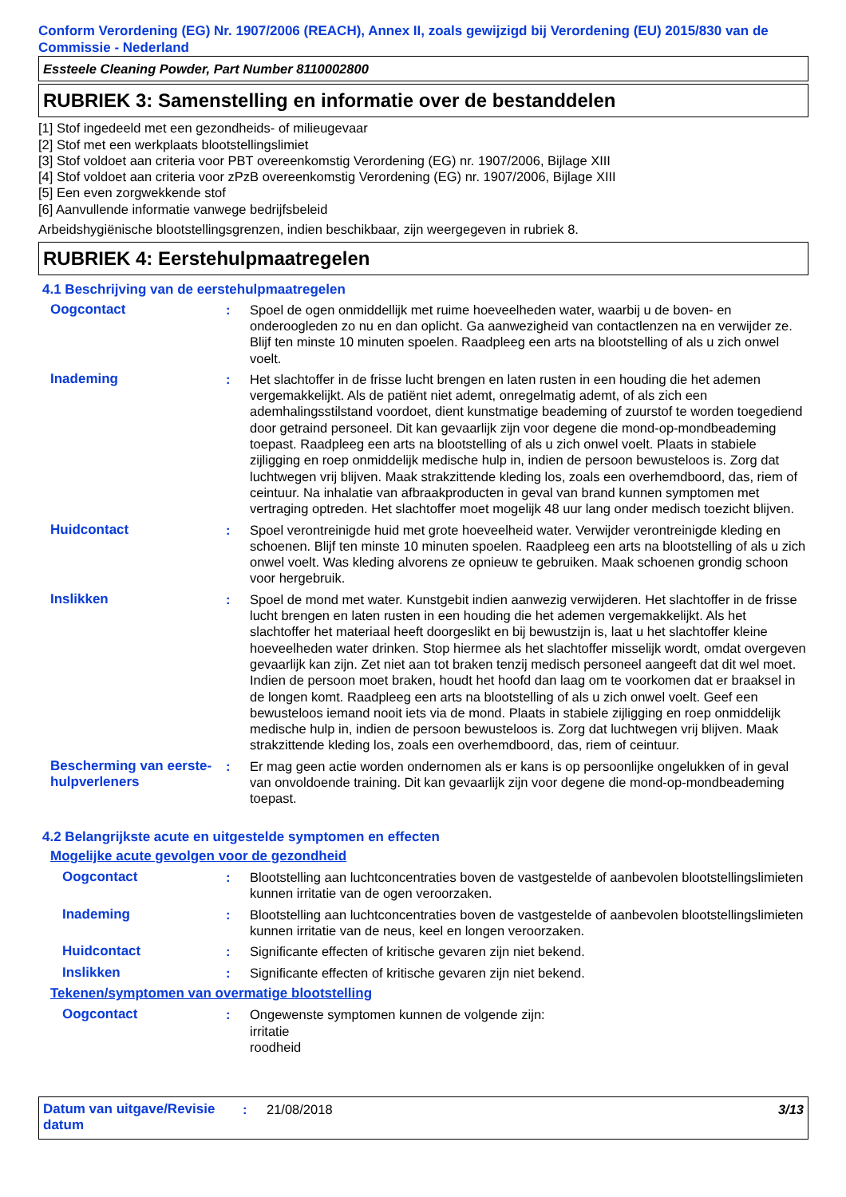Conform Verordening (EG) Nr. 1907/2006 (REACH), Annex II, zoals gewijzigd bij Verordening (EU) 2015/830 van de Commissie - Nederland
Essteele Cleaning Powder, Part Number 8110002800
RUBRIEK 3: Samenstelling en informatie over de bestanddelen
[1] Stof ingedeeld met een gezondheids- of milieugevaar
[2] Stof met een werkplaats blootstellingslimiet
[3] Stof voldoet aan criteria voor PBT overeenkomstig Verordening (EG) nr. 1907/2006, Bijlage XIII
[4] Stof voldoet aan criteria voor zPzB overeenkomstig Verordening (EG) nr. 1907/2006, Bijlage XIII
[5] Een even zorgwekkende stof
[6] Aanvullende informatie vanwege bedrijfsbeleid
Arbeidshygiënische blootstellingsgrenzen, indien beschikbaar, zijn weergegeven in rubriek 8.
RUBRIEK 4: Eerstehulpmaatregelen
4.1 Beschrijving van de eerstehulpmaatregelen
Oogcontact : Spoel de ogen onmiddellijk met ruime hoeveelheden water, waarbij u de boven- en onderoogleden zo nu en dan oplicht. Ga aanwezigheid van contactlenzen na en verwijder ze. Blijf ten minste 10 minuten spoelen. Raadpleeg een arts na blootstelling of als u zich onwel voelt.
Inademing : Het slachtoffer in de frisse lucht brengen en laten rusten in een houding die het ademen vergemakkelijkt. Als de patiënt niet ademt, onregelmatig ademt, of als zich een ademhalingsstilstand voordoet, dient kunstmatige beademing of zuurstof te worden toegediend door getraind personeel. Dit kan gevaarlijk zijn voor degene die mond-op-mondbeademing toepast. Raadpleeg een arts na blootstelling of als u zich onwel voelt. Plaats in stabiele zijligging en roep onmiddelijk medische hulp in, indien de persoon bewusteloos is. Zorg dat luchtwegen vrij blijven. Maak strakzittende kleding los, zoals een overhemdboord, das, riem of ceintuur. Na inhalatie van afbraakproducten in geval van brand kunnen symptomen met vertraging optreden. Het slachtoffer moet mogelijk 48 uur lang onder medisch toezicht blijven.
Huidcontact : Spoel verontreinigde huid met grote hoeveelheid water. Verwijder verontreinigde kleding en schoenen. Blijf ten minste 10 minuten spoelen. Raadpleeg een arts na blootstelling of als u zich onwel voelt. Was kleding alvorens ze opnieuw te gebruiken. Maak schoenen grondig schoon voor hergebruik.
Inslikken : Spoel de mond met water. Kunstgebit indien aanwezig verwijderen. Het slachtoffer in de frisse lucht brengen en laten rusten in een houding die het ademen vergemakkelijkt. Als het slachtoffer het materiaal heeft doorgeslikt en bij bewustzijn is, laat u het slachtoffer kleine hoeveelheden water drinken. Stop hiermee als het slachtoffer misselijk wordt, omdat overgeven gevaarlijk kan zijn. Zet niet aan tot braken tenzij medisch personeel aangeeft dat dit wel moet. Indien de persoon moet braken, houdt het hoofd dan laag om te voorkomen dat er braaksel in de longen komt. Raadpleeg een arts na blootstelling of als u zich onwel voelt. Geef een bewusteloos iemand nooit iets via de mond. Plaats in stabiele zijligging en roep onmiddelijk medische hulp in, indien de persoon bewusteloos is. Zorg dat luchtwegen vrij blijven. Maak strakzittende kleding los, zoals een overhemdboord, das, riem of ceintuur.
Bescherming van eerste-hulpverleners
: Er mag geen actie worden ondernomen als er kans is op persoonlijke ongelukken of in geval van onvoldoende training. Dit kan gevaarlijk zijn voor degene die mond-op-mondbeademing toepast.
4.2 Belangrijkste acute en uitgestelde symptomen en effecten
Mogelijke acute gevolgen voor de gezondheid
Oogcontact : Blootstelling aan luchtconcentraties boven de vastgestelde of aanbevolen blootstellingslimieten kunnen irritatie van de ogen veroorzaken.
Inademing : Blootstelling aan luchtconcentraties boven de vastgestelde of aanbevolen blootstellingslimieten kunnen irritatie van de neus, keel en longen veroorzaken.
Huidcontact : Significante effecten of kritische gevaren zijn niet bekend.
Inslikken : Significante effecten of kritische gevaren zijn niet bekend.
Tekenen/symptomen van overmatige blootstelling
Oogcontact : Ongewenste symptomen kunnen de volgende zijn:
irritatie
roodheid
Datum van uitgave/Revisie datum
: 21/08/2018 3/13